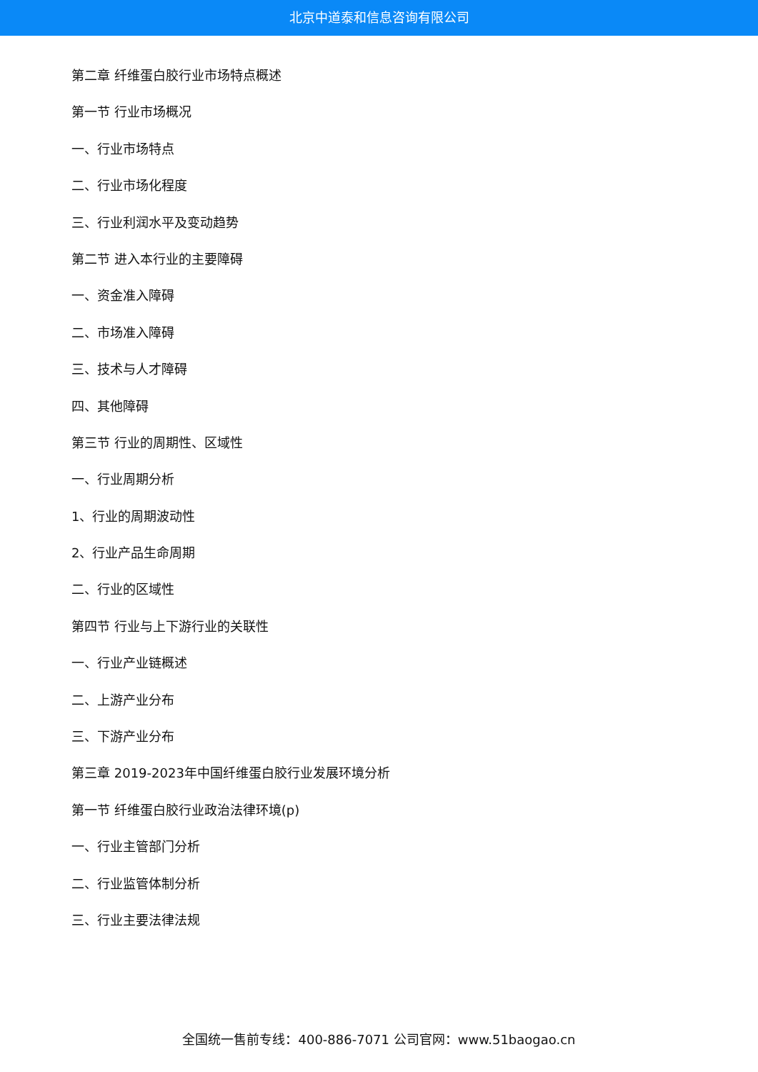北京中道泰和信息咨询有限公司
第二章 纤维蛋白胶行业市场特点概述
第一节 行业市场概况
一、行业市场特点
二、行业市场化程度
三、行业利润水平及变动趋势
第二节 进入本行业的主要障碍
一、资金准入障碍
二、市场准入障碍
三、技术与人才障碍
四、其他障碍
第三节 行业的周期性、区域性
一、行业周期分析
1、行业的周期波动性
2、行业产品生命周期
二、行业的区域性
第四节 行业与上下游行业的关联性
一、行业产业链概述
二、上游产业分布
三、下游产业分布
第三章 2019-2023年中国纤维蛋白胶行业发展环境分析
第一节 纤维蛋白胶行业政治法律环境(p)
一、行业主管部门分析
二、行业监管体制分析
三、行业主要法律法规
全国统一售前专线：400-886-7071 公司官网：www.51baogao.cn